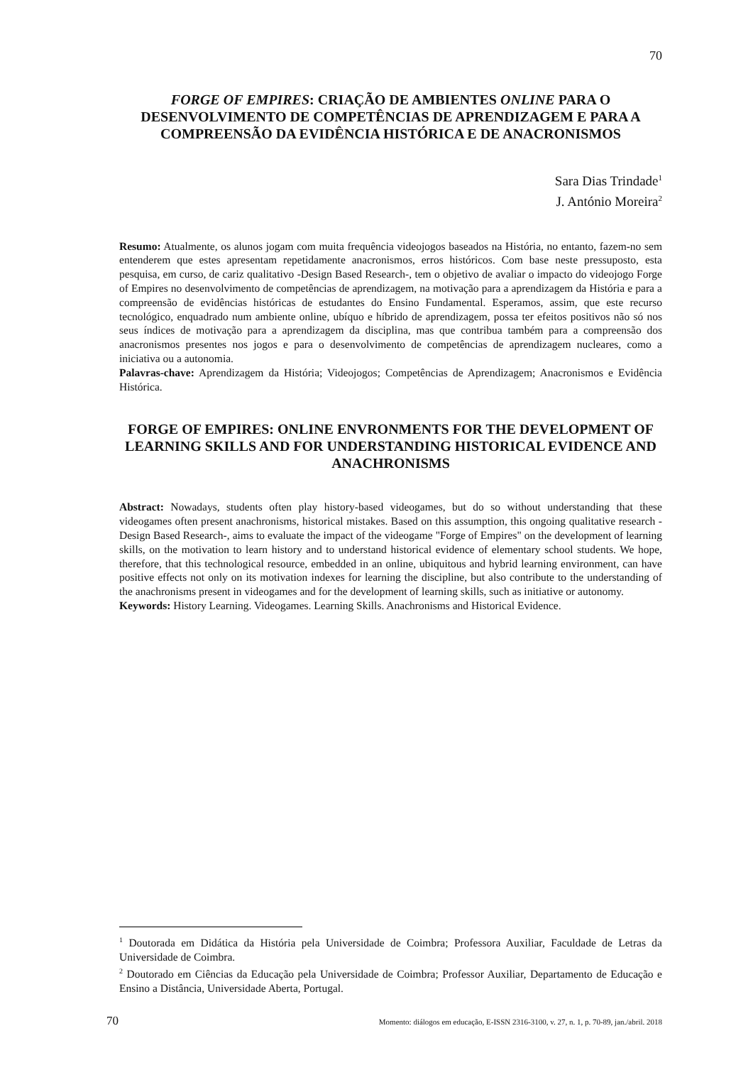70
FORGE OF EMPIRES: CRIAÇÃO DE AMBIENTES ONLINE PARA O DESENVOLVIMENTO DE COMPETÊNCIAS DE APRENDIZAGEM E PARA A COMPREENSÃO DA EVIDÊNCIA HISTÓRICA E DE ANACRONISMOS
Sara Dias Trindade<sup>1</sup>
J. António Moreira<sup>2</sup>
Resumo: Atualmente, os alunos jogam com muita frequência videojogos baseados na História, no entanto, fazem-no sem entenderem que estes apresentam repetidamente anacronismos, erros históricos. Com base neste pressuposto, esta pesquisa, em curso, de cariz qualitativo -Design Based Research-, tem o objetivo de avaliar o impacto do videojogo Forge of Empires no desenvolvimento de competências de aprendizagem, na motivação para a aprendizagem da História e para a compreensão de evidências históricas de estudantes do Ensino Fundamental. Esperamos, assim, que este recurso tecnológico, enquadrado num ambiente online, ubíquo e híbrido de aprendizagem, possa ter efeitos positivos não só nos seus índices de motivação para a aprendizagem da disciplina, mas que contribua também para a compreensão dos anacronismos presentes nos jogos e para o desenvolvimento de competências de aprendizagem nucleares, como a iniciativa ou a autonomia.
Palavras-chave: Aprendizagem da História; Videojogos; Competências de Aprendizagem; Anacronismos e Evidência Histórica.
FORGE OF EMPIRES: ONLINE ENVRONMENTS FOR THE DEVELOPMENT OF LEARNING SKILLS AND FOR UNDERSTANDING HISTORICAL EVIDENCE AND ANACHRONISMS
Abstract: Nowadays, students often play history-based videogames, but do so without understanding that these videogames often present anachronisms, historical mistakes. Based on this assumption, this ongoing qualitative research - Design Based Research-, aims to evaluate the impact of the videogame "Forge of Empires" on the development of learning skills, on the motivation to learn history and to understand historical evidence of elementary school students. We hope, therefore, that this technological resource, embedded in an online, ubiquitous and hybrid learning environment, can have positive effects not only on its motivation indexes for learning the discipline, but also contribute to the understanding of the anachronisms present in videogames and for the development of learning skills, such as initiative or autonomy.
Keywords: History Learning. Videogames. Learning Skills. Anachronisms and Historical Evidence.
<sup>1</sup> Doutorada em Didática da História pela Universidade de Coimbra; Professora Auxiliar, Faculdade de Letras da Universidade de Coimbra.
<sup>2</sup> Doutorado em Ciências da Educação pela Universidade de Coimbra; Professor Auxiliar, Departamento de Educação e Ensino a Distância, Universidade Aberta, Portugal.
70 Momento: diálogos em educação, E-ISSN 2316-3100, v. 27, n. 1, p. 70-89, jan./abril. 2018